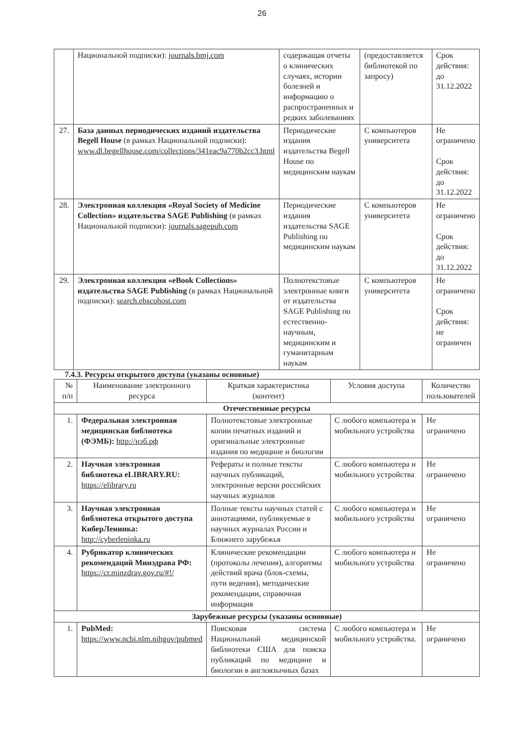26
| | Национальной подписки): journals.bmj.com | содержащая отчеты о клинических случаях, истории болезней и информацию о распространенных и редких заболеваниях | (предоставляется библиотекой по запросу) | Срок действия: до 31.12.2022 |
| 27. | База данных периодических изданий издательства Begell House (в рамках Национальной подписки): www.dl.begellhouse.com/collections/341eac9a770b2cc3.html | Периодические издания издательства Begell House по медицинским наукам | С компьютеров университета | Не ограничено Срок действия: до 31.12.2022 |
| 28. | Электронная коллекция «Royal Society of Medicine Collection» издательства SAGE Publishing (в рамках Национальной подписки): journals.sagepub.com | Периодические издания издательства SAGE Publishing по медицинским наукам | С компьютеров университета | Не ограничено Срок действия: до 31.12.2022 |
| 29. | Электронная коллекция «eBook Collections» издательства SAGE Publishing (в рамках Национальной подписки): search.ebscohost.com | Полнотекстовые электронные книги от издательства SAGE Publishing по естественно-научным, медицинским и гуманитарным наукам | С компьютеров университета | Не ограничено Срок действия: не ограничен |
7.4.3. Ресурсы открытого доступа (указаны основные)
| № п/п | Наименование электронного ресурса | Краткая характеристика (контент) | Условия доступа | Количество пользователей |
| --- | --- | --- | --- | --- |
| Отечественные ресурсы | | | | |
| 1. | Федеральная электронная медицинская библиотека (ФЭМБ): http://нэб.рф | Полнотекстовые электронные копии печатных изданий и оригинальные электронные издания по медицине и биологии | С любого компьютера и мобильного устройства | Не ограничено |
| 2. | Научная электронная библиотека eLIBRARY.RU: https://elibrary.ru | Рефераты и полные тексты научных публикаций, электронные версии российских научных журналов | С любого компьютера и мобильного устройства | Не ограничено |
| 3. | Научная электронная библиотека открытого доступа КиберЛенинка: http://cyberleninka.ru | Полные тексты научных статей с аннотациями, публикуемые в научных журналах России и Ближнего зарубежья | С любого компьютера и мобильного устройства | Не ограничено |
| 4. | Рубрикатор клинических рекомендаций Минздрава РФ: https://cr.minzdrav.gov.ru/#!/ | Клинические рекомендации (протоколы лечения), алгоритмы действий врача (блок-схемы, пути ведения), методические рекомендации, справочная информация | С любого компьютера и мобильного устройства | Не ограничено |
| Зарубежные ресурсы (указаны основные) | | | | |
| 1. | PubMed: https://www.ncbi.nlm.nihgov/pubmed | Поисковая система Национальной медицинской библиотеки США для поиска публикаций по медицине и биологии в англоязычных базах | С любого компьютера и мобильного устройства. | Не ограничено |